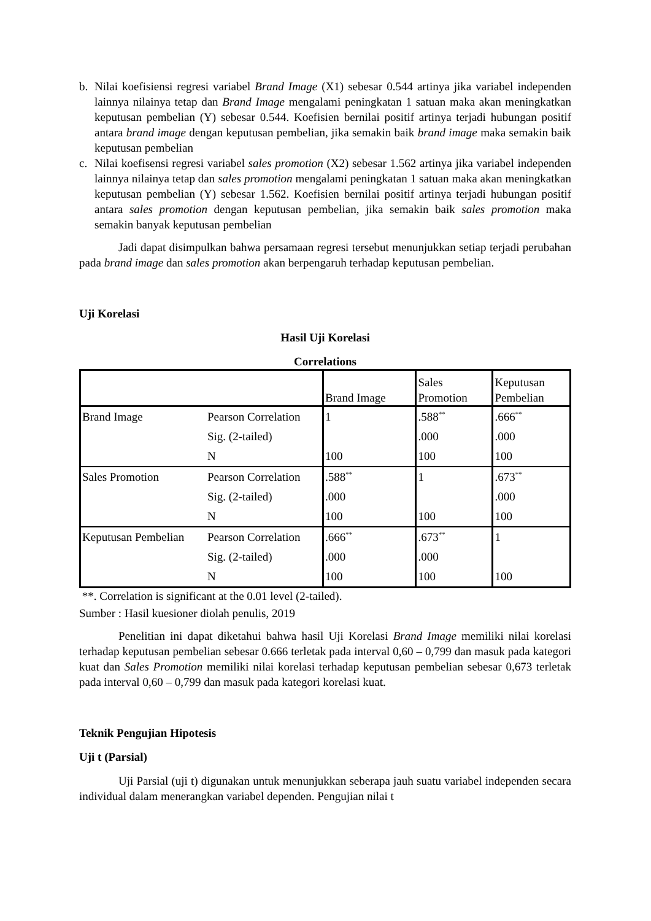b. Nilai koefisiensi regresi variabel Brand Image (X1) sebesar 0.544 artinya jika variabel independen lainnya nilainya tetap dan Brand Image mengalami peningkatan 1 satuan maka akan meningkatkan keputusan pembelian (Y) sebesar 0.544. Koefisien bernilai positif artinya terjadi hubungan positif antara brand image dengan keputusan pembelian, jika semakin baik brand image maka semakin baik keputusan pembelian
c. Nilai koefisensi regresi variabel sales promotion (X2) sebesar 1.562 artinya jika variabel independen lainnya nilainya tetap dan sales promotion mengalami peningkatan 1 satuan maka akan meningkatkan keputusan pembelian (Y) sebesar 1.562. Koefisien bernilai positif artinya terjadi hubungan positif antara sales promotion dengan keputusan pembelian, jika semakin baik sales promotion maka semakin banyak keputusan pembelian
Jadi dapat disimpulkan bahwa persamaan regresi tersebut menunjukkan setiap terjadi perubahan pada brand image dan sales promotion akan berpengaruh terhadap keputusan pembelian.
Uji Korelasi
Hasil Uji Korelasi
Correlations
| | | Brand Image | Sales Promotion | Keputusan Pembelian |
| Brand Image | Pearson Correlation | 1 | .588<sup>**</sup> | .666<sup>**</sup> |
| | Sig. (2-tailed) | | .000 | .000 |
| | N | 100 | 100 | 100 |
| Sales Promotion | Pearson Correlation | .588<sup>**</sup> | 1 | .673<sup>**</sup> |
| | Sig. (2-tailed) | .000 | | .000 |
| | N | 100 | 100 | 100 |
| Keputusan Pembelian | Pearson Correlation | .666<sup>**</sup> | .673<sup>**</sup> | 1 |
| | Sig. (2-tailed) | .000 | .000 | |
| | N | 100 | 100 | 100 |
**. Correlation is significant at the 0.01 level (2-tailed).
Sumber : Hasil kuesioner diolah penulis, 2019
Penelitian ini dapat diketahui bahwa hasil Uji Korelasi Brand Image memiliki nilai korelasi terhadap keputusan pembelian sebesar 0.666 terletak pada interval 0,60 – 0,799 dan masuk pada kategori kuat dan Sales Promotion memiliki nilai korelasi terhadap keputusan pembelian sebesar 0,673 terletak pada interval 0,60 – 0,799 dan masuk pada kategori korelasi kuat.
Teknik Pengujian Hipotesis
Uji t (Parsial)
Uji Parsial (uji t) digunakan untuk menunjukkan seberapa jauh suatu variabel independen secara individual dalam menerangkan variabel dependen. Pengujian nilai t